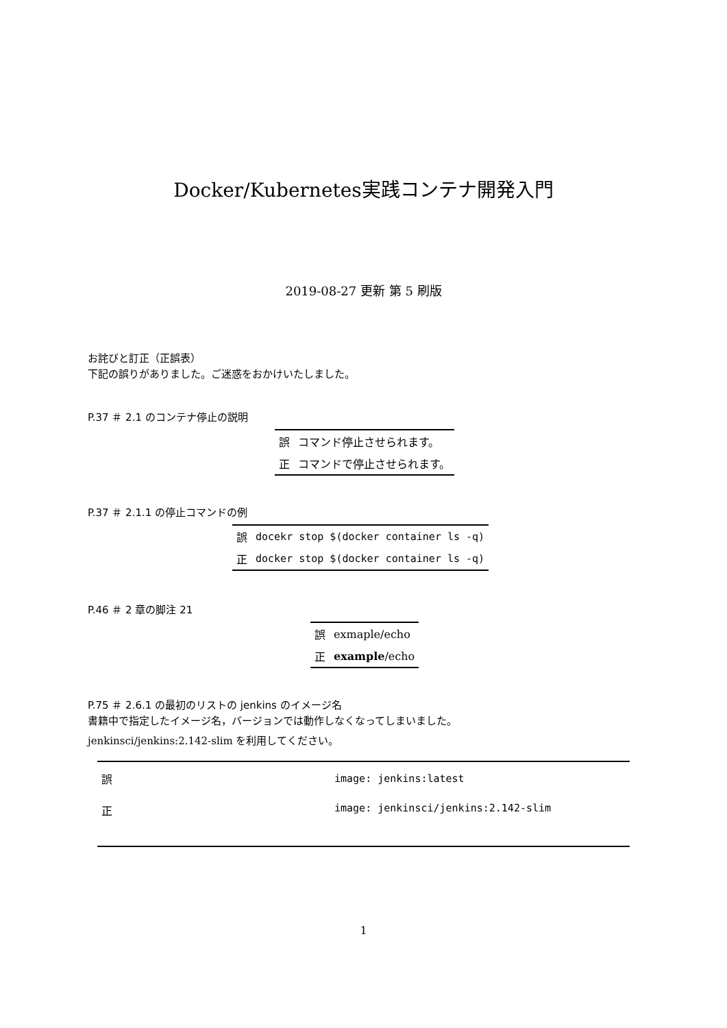Docker/Kubernetes実践コンテナ開発入門
2019-08-27 更新 第 5 刷版
お詫びと訂正（正誤表）
下記の誤りがありました。ご迷惑をおかけいたしました。
P.37 ＃ 2.1 のコンテナ停止の説明
| 誤 | コマンド停止させられます。 |
| 正 | コマンドで停止させられます。 |
P.37 ＃ 2.1.1 の停止コマンドの例
| 誤 | docekr stop $(docker container ls -q) |
| 正 | docker stop $(docker container ls -q) |
P.46 ＃ 2 章の脚注 21
| 誤 | exmaple/echo |
| 正 | example /echo |
P.75 ＃ 2.6.1 の最初のリストの jenkins のイメージ名
書籍中で指定したイメージ名，バージョンでは動作しなくなってしまいました。
jenkinsci/jenkins:2.142-slim を利用してください。
| 誤 | image: jenkins:latest |
| 正 | image: jenkinsci/jenkins:2.142-slim |
1